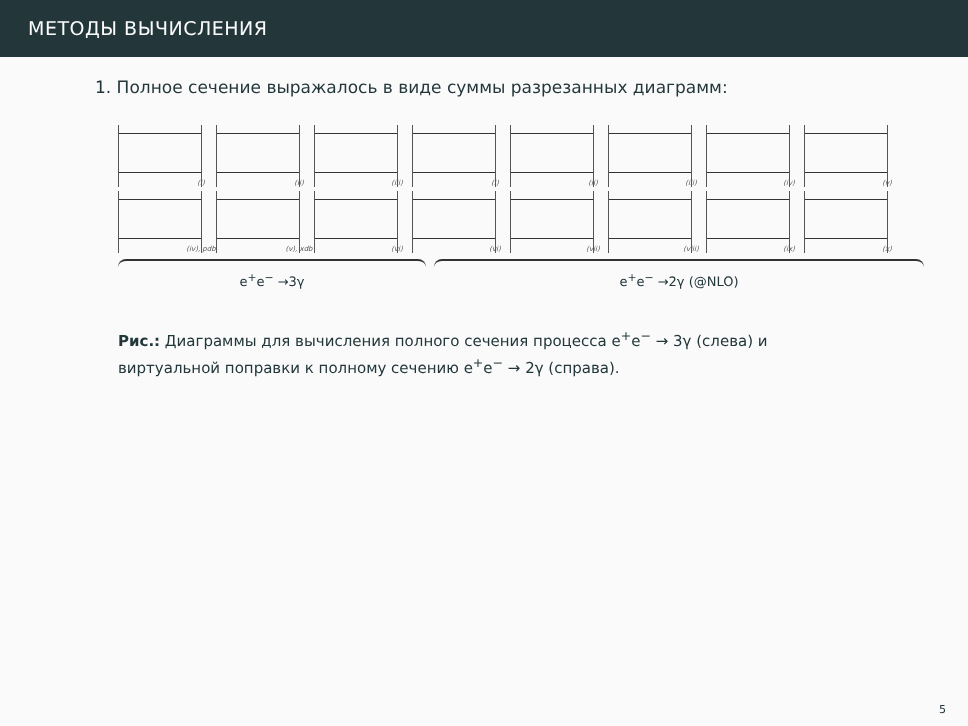МЕТОДЫ ВЫЧИСЛЕНИЯ
1. Полное сечение выражалось в виде суммы разрезанных диаграмм:
(i)
(ii)
(iii)
(i)
(ii)
(iii)
(iv)
(v)
(iv), pdb
(v), xdb
(vi)
(vi)
(vii)
(viii)
(ix)
(x)
e<sup>+</sup>e<sup>−</sup> →3γ e<sup>+</sup>e<sup>−</sup> →2γ (@NLO)
Рис.: Диаграммы для вычисления полного сечения процесса e<sup>+</sup>e<sup>−</sup> → 3γ (слева) и виртуальной поправки к полному сечению e<sup>+</sup>e<sup>−</sup> → 2γ (справа).
5